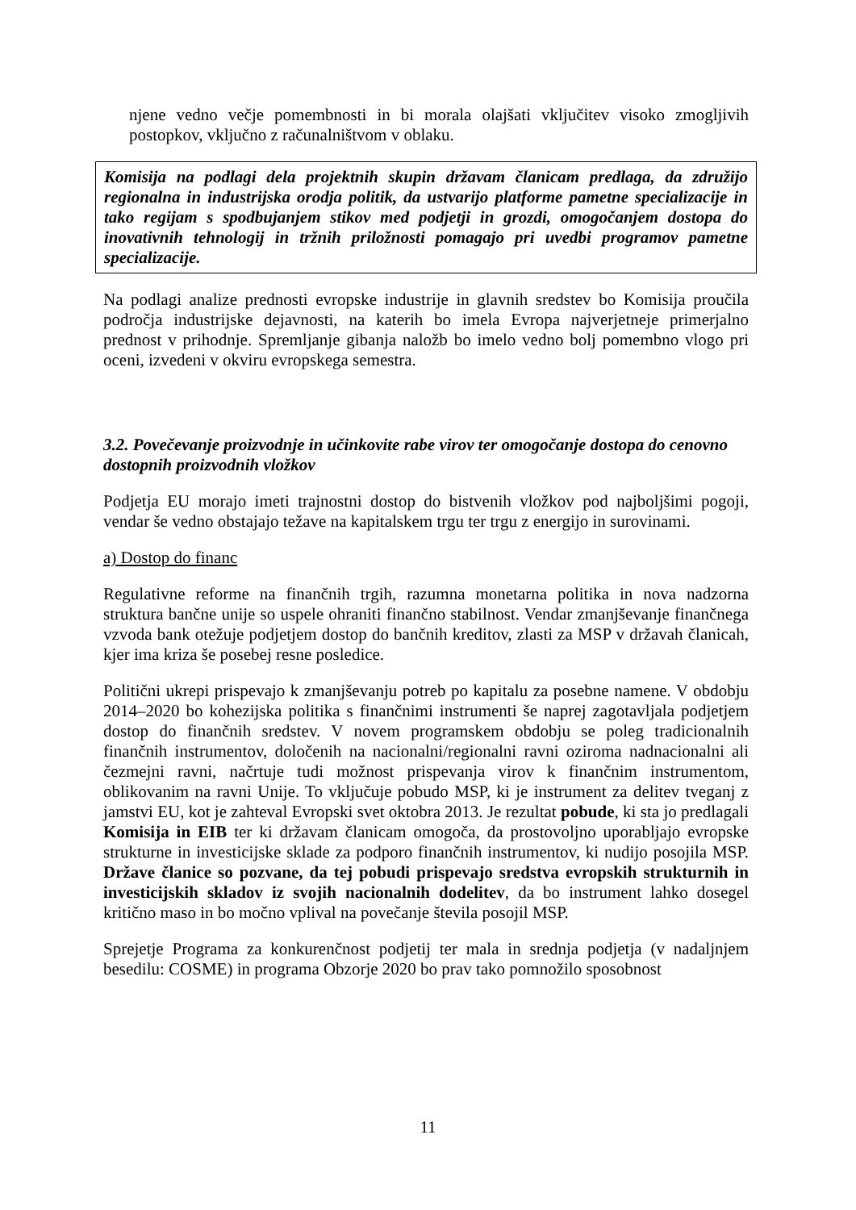njene vedno večje pomembnosti in bi morala olajšati vključitev visoko zmogljivih postopkov, vključno z računalništvom v oblaku.
Komisija na podlagi dela projektnih skupin državam članicam predlaga, da združijo regionalna in industrijska orodja politik, da ustvarijo platforme pametne specializacije in tako regijam s spodbujanjem stikov med podjetji in grozdi, omogočanjem dostopa do inovativnih tehnologij in tržnih priložnosti pomagajo pri uvedbi programov pametne specializacije.
Na podlagi analize prednosti evropske industrije in glavnih sredstev bo Komisija proučila področja industrijske dejavnosti, na katerih bo imela Evropa najverjetneje primerjalno prednost v prihodnje. Spremljanje gibanja naložb bo imelo vedno bolj pomembno vlogo pri oceni, izvedeni v okviru evropskega semestra.
3.2. Povečevanje proizvodnje in učinkovite rabe virov ter omogočanje dostopa do cenovno dostopnih proizvodnih vložkov
Podjetja EU morajo imeti trajnostni dostop do bistvenih vložkov pod najboljšimi pogoji, vendar še vedno obstajajo težave na kapitalskem trgu ter trgu z energijo in surovinami.
a) Dostop do financ
Regulativne reforme na finančnih trgih, razumna monetarna politika in nova nadzorna struktura bančne unije so uspele ohraniti finančno stabilnost. Vendar zmanjševanje finančnega vzvoda bank otežuje podjetjem dostop do bančnih kreditov, zlasti za MSP v državah članicah, kjer ima kriza še posebej resne posledice.
Politični ukrepi prispevajo k zmanjševanju potreb po kapitalu za posebne namene. V obdobju 2014–2020 bo kohezijska politika s finančnimi instrumenti še naprej zagotavljala podjetjem dostop do finančnih sredstev. V novem programskem obdobju se poleg tradicionalnih finančnih instrumentov, določenih na nacionalni/regionalni ravni oziroma nadnacionalni ali čezmejni ravni, načrtuje tudi možnost prispevanja virov k finančnim instrumentom, oblikovanim na ravni Unije. To vključuje pobudo MSP, ki je instrument za delitev tveganj z jamstvi EU, kot je zahteval Evropski svet oktobra 2013. Je rezultat pobude, ki sta jo predlagali Komisija in EIB ter ki državam članicam omogoča, da prostovoljno uporabljajo evropske strukturne in investicijske sklade za podporo finančnih instrumentov, ki nudijo posojila MSP. Države članice so pozvane, da tej pobudi prispevajo sredstva evropskih strukturnih in investicijskih skladov iz svojih nacionalnih dodelitev, da bo instrument lahko dosegel kritično maso in bo močno vplival na povečanje števila posojil MSP.
Sprejetje Programa za konkurenčnost podjetij ter mala in srednja podjetja (v nadaljnjem besedilu: COSME) in programa Obzorje 2020 bo prav tako pomnožilo sposobnost
11